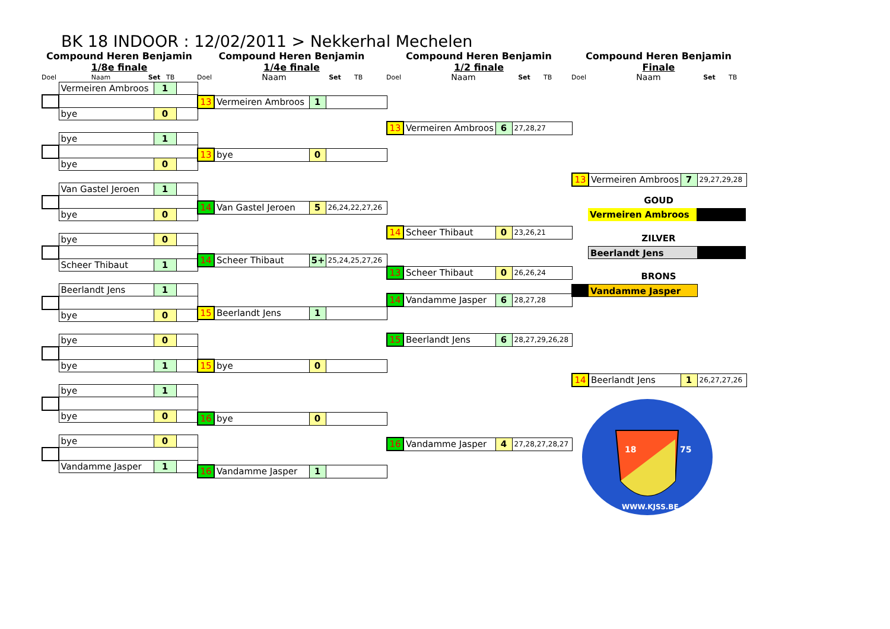BK 18 INDOOR : 12/02/2011 > Nekkerhal Mechelen
Compound Heren Benjamin
1/8e finale
Doel Naam Set TB
| | Vermeiren Ambroos | 1 | |
| | bye | 0 | |
| | bye | 1 | |
| | bye | 0 | |
| | Van Gastel Jeroen | 1 | |
| | bye | 0 | |
| | bye | 0 | |
| | Scheer Thibaut | 1 | |
| | Beerlandt Jens | 1 | |
| | bye | 0 | |
| | bye | 0 | |
| | bye | 1 | |
| | bye | 1 | |
| | bye | 0 | |
| | bye | 0 | |
| | Vandamme Jasper | 1 | |
Compound Heren Benjamin
1/4e finale
Doel Naam Set TB
| 13 | Vermeiren Ambroos | 1 | |
| 13 | bye | 0 | |
| 14 | Van Gastel Jeroen | 5 | 26,24,22,27,26 |
| 14 | Scheer Thibaut | 5+ | 25,24,25,27,26 |
| 15 | Beerlandt Jens | 1 | |
| 15 | bye | 0 | |
| 16 | bye | 0 | |
| 16 | Vandamme Jasper | 1 | |
Compound Heren Benjamin
1/2 finale
Doel Naam Set TB
| 13 | Vermeiren Ambroos | 6 | 27,28,27 |
| 14 | Scheer Thibaut | 0 | 23,26,21 |
| 13 | Scheer Thibaut | 0 | 26,26,24 |
| 14 | Vandamme Jasper | 6 | 28,27,28 |
| 15 | Beerlandt Jens | 6 | 28,27,29,26,28 |
| 16 | Vandamme Jasper | 4 | 27,28,27,28,27 |
Compound Heren Benjamin
Finale
Doel Naam Set TB
| 13 | Vermeiren Ambroos | 7 | 29,27,29,28 |
GOUD
Vermeiren Ambroos
ZILVER
Beerlandt Jens
BRONS
Vandamme Jasper
| 14 | Beerlandt Jens | 1 | 26,27,27,26 |
18
75
WWW.KJSS.BE